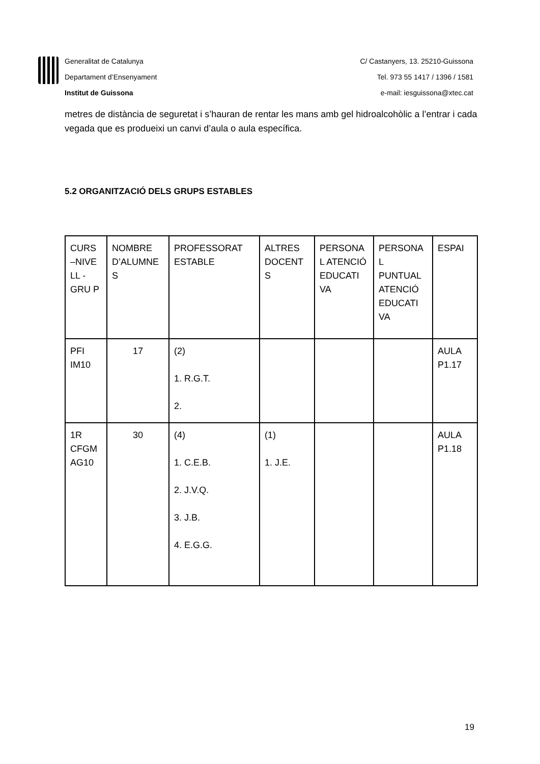Generalitat de Catalunya
Departament d’Ensenyament
Institut de Guissona
C/ Castanyers, 13. 25210-Guissona
Tel. 973 55 1417 / 1396 / 1581
e-mail: iesguissona@xtec.cat
metres de distància de seguretat i s’hauran de rentar les mans amb gel hidroalcohòlic a l’entrar i cada vegada que es produeixi un canvi d’aula o aula específica.
5.2 ORGANITZACIÓ DELS GRUPS ESTABLES
| CURS –NIVE LL -GRU P | NOMBRE D’ALUMNE S | PROFESSORAT ESTABLE | ALTRES DOCENT S | PERSONA L ATENCIÓ EDUCATI VA | PERSONA L PUNTUAL ATENCIÓ EDUCATI VA | ESPAI |
| PFI IM10 | 17 | (2) 1. R.G.T. 2. | | | | AULA P1.17 |
| 1R CFGM AG10 | 30 | (4) 1. C.E.B. 2. J.V.Q. 3. J.B. 4. E.G.G. | (1) 1. J.E. | | | AULA P1.18 |
19